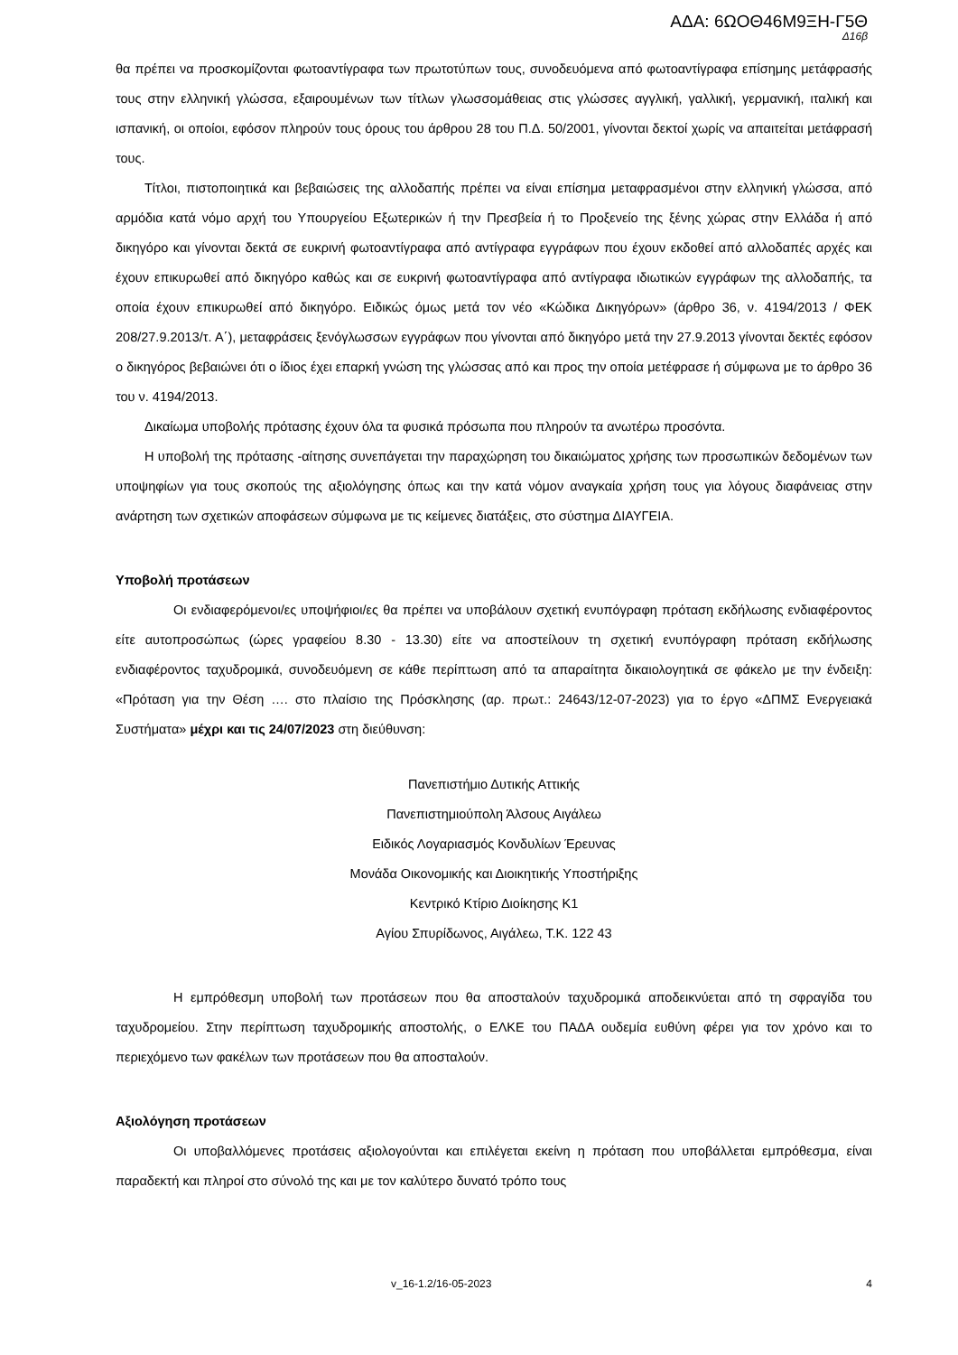ΑΔΑ: 6ΩΟΘ46Μ9ΞΗ-Γ5Θ
Δ16β
θα πρέπει να προσκομίζονται φωτοαντίγραφα των πρωτοτύπων τους, συνοδευόμενα από φωτοαντίγραφα επίσημης μετάφρασής τους στην ελληνική γλώσσα, εξαιρουμένων των τίτλων γλωσσομάθειας στις γλώσσες αγγλική, γαλλική, γερμανική, ιταλική και ισπανική, οι οποίοι, εφόσον πληρούν τους όρους του άρθρου 28 του Π.Δ. 50/2001, γίνονται δεκτοί χωρίς να απαιτείται μετάφρασή τους.
Τίτλοι, πιστοποιητικά και βεβαιώσεις της αλλοδαπής πρέπει να είναι επίσημα μεταφρασμένοι στην ελληνική γλώσσα, από αρμόδια κατά νόμο αρχή του Υπουργείου Εξωτερικών ή την Πρεσβεία ή το Προξενείο της ξένης χώρας στην Ελλάδα ή από δικηγόρο και γίνονται δεκτά σε ευκρινή φωτοαντίγραφα από αντίγραφα εγγράφων που έχουν εκδοθεί από αλλοδαπές αρχές και έχουν επικυρωθεί από δικηγόρο καθώς και σε ευκρινή φωτοαντίγραφα από αντίγραφα ιδιωτικών εγγράφων της αλλοδαπής, τα οποία έχουν επικυρωθεί από δικηγόρο. Ειδικώς όμως μετά τον νέο «Κώδικα Δικηγόρων» (άρθρο 36, ν. 4194/2013 / ΦΕΚ 208/27.9.2013/τ. Α΄), μεταφράσεις ξενόγλωσσων εγγράφων που γίνονται από δικηγόρο μετά την 27.9.2013 γίνονται δεκτές εφόσον ο δικηγόρος βεβαιώνει ότι ο ίδιος έχει επαρκή γνώση της γλώσσας από και προς την οποία μετέφρασε ή σύμφωνα με το άρθρο 36 του ν. 4194/2013.
Δικαίωμα υποβολής πρότασης έχουν όλα τα φυσικά πρόσωπα που πληρούν τα ανωτέρω προσόντα.
Η υποβολή της πρότασης -αίτησης συνεπάγεται την παραχώρηση του δικαιώματος χρήσης των προσωπικών δεδομένων των υποψηφίων για τους σκοπούς της αξιολόγησης όπως και την κατά νόμον αναγκαία χρήση τους για λόγους διαφάνειας στην ανάρτηση των σχετικών αποφάσεων σύμφωνα με τις κείμενες διατάξεις, στο σύστημα ΔΙΑΥΓΕΙΑ.
Υποβολή προτάσεων
Οι ενδιαφερόμενοι/ες υποψήφιοι/ες θα πρέπει να υποβάλουν σχετική ενυπόγραφη πρόταση εκδήλωσης ενδιαφέροντος είτε αυτοπροσώπως (ώρες γραφείου 8.30 - 13.30) είτε να αποστείλουν τη σχετική ενυπόγραφη πρόταση εκδήλωσης ενδιαφέροντος ταχυδρομικά, συνοδευόμενη σε κάθε περίπτωση από τα απαραίτητα δικαιολογητικά σε φάκελο με την ένδειξη: «Πρόταση για την Θέση …. στο πλαίσιο της Πρόσκλησης (αρ. πρωτ.: 24643/12-07-2023) για το έργο «ΔΠΜΣ Ενεργειακά Συστήματα» μέχρι και τις 24/07/2023 στη διεύθυνση:
Πανεπιστήμιο Δυτικής Αττικής
Πανεπιστημιούπολη Άλσους Αιγάλεω
Ειδικός Λογαριασμός Κονδυλίων Έρευνας
Μονάδα Οικονομικής και Διοικητικής Υποστήριξης
Κεντρικό Κτίριο Διοίκησης Κ1
Αγίου Σπυρίδωνος, Αιγάλεω, Τ.Κ. 122 43
Η εμπρόθεσμη υποβολή των προτάσεων που θα αποσταλούν ταχυδρομικά αποδεικνύεται από τη σφραγίδα του ταχυδρομείου. Στην περίπτωση ταχυδρομικής αποστολής, ο ΕΛΚΕ του ΠΑΔΑ ουδεμία ευθύνη φέρει για τον χρόνο και το περιεχόμενο των φακέλων των προτάσεων που θα αποσταλούν.
Αξιολόγηση προτάσεων
Οι υποβαλλόμενες προτάσεις αξιολογούνται και επιλέγεται εκείνη η πρόταση που υποβάλλεται εμπρόθεσμα, είναι παραδεκτή και πληροί στο σύνολό της και με τον καλύτερο δυνατό τρόπο τους
v_16-1.2/16-05-2023 4